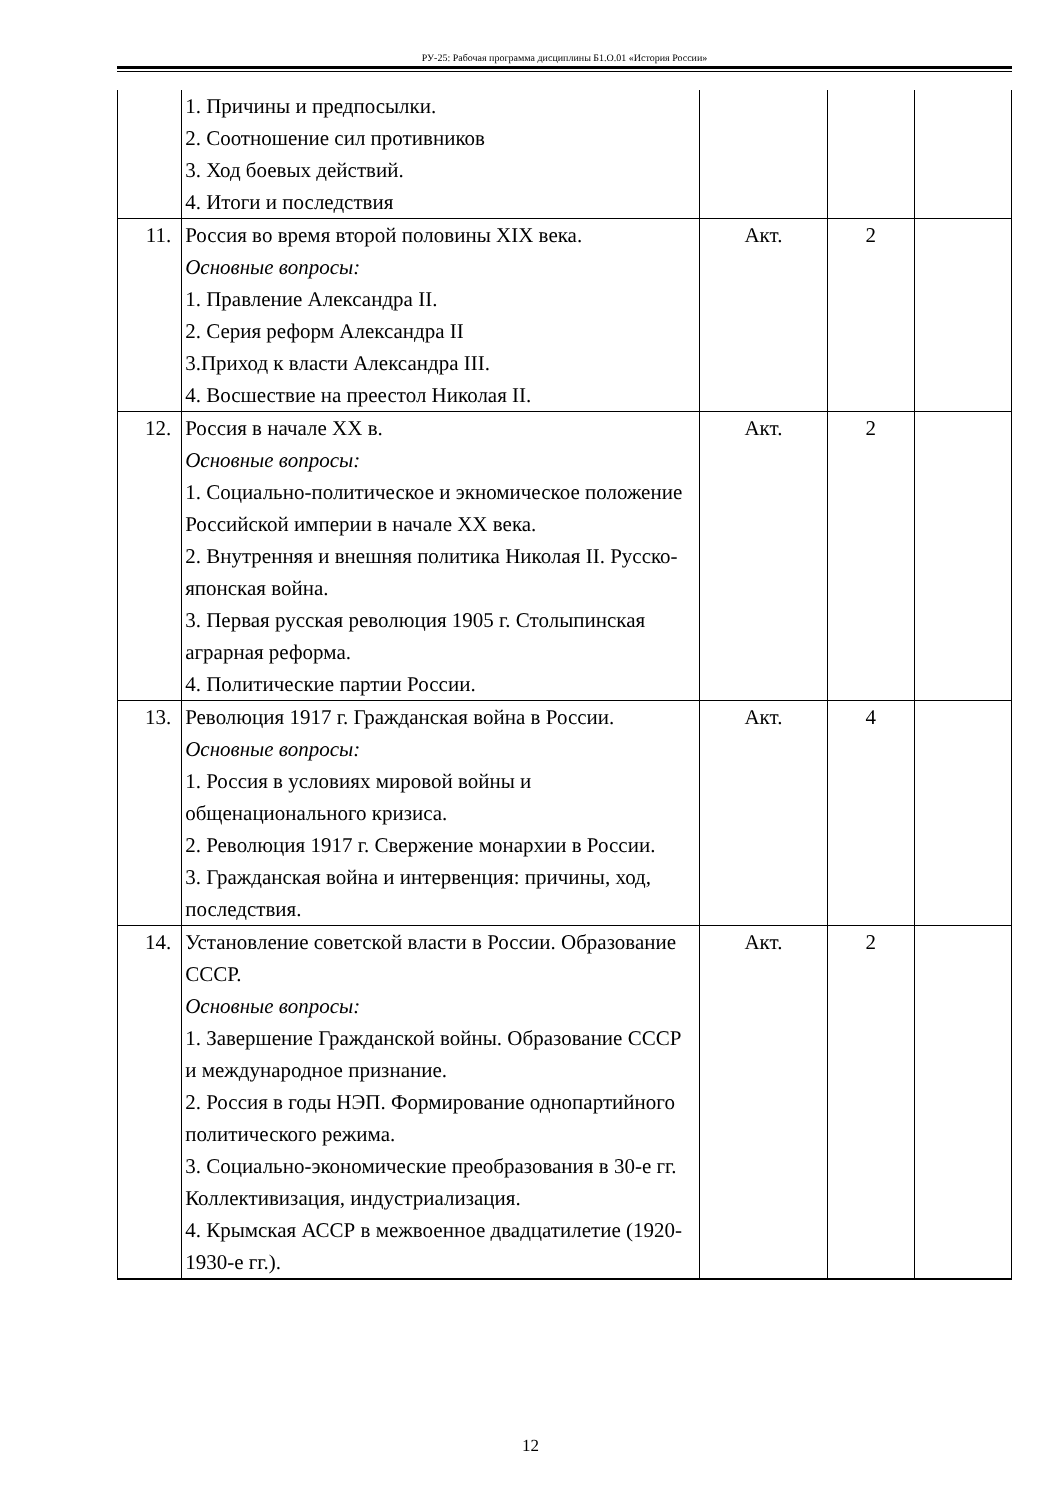РУ-25: Рабочая программа дисциплины Б1.О.01 «История России»
| | 1. Причины и предпосылки. 2. Соотношение сил противников 3. Ход боевых действий. 4. Итоги и последствия | | | |
| 11. | Россия во время второй половины XIX века. Основные вопросы: 1. Правление Александра II. 2. Серия реформ Александра II 3.Приход к власти Александра III. 4. Восшествие на преестол Николая II. | Акт. | 2 | |
| 12. | Россия в начале XX в. Основные вопросы: 1. Социально-политическое и экномическое положение Российской империи в начале XX века. 2. Внутренняя и внешняя политика Николая II. Русско-японская война. 3. Первая русская революция 1905 г. Столыпинская аграрная реформа. 4. Политические партии России. | Акт. | 2 | |
| 13. | Революция 1917 г. Гражданская война в России. Основные вопросы: 1. Россия в условиях мировой войны и общенационального кризиса. 2. Революция 1917 г. Свержение монархии в России. 3. Гражданская война и интервенция: причины, ход, последствия. | Акт. | 4 | |
| 14. | Установление советской власти в России. Образование СССР. Основные вопросы: 1. Завершение Гражданской войны. Образование СССР и международное признание. 2. Россия в годы НЭП. Формирование однопартийного политического режима. 3. Социально-экономические преобразования в 30-е гг. Коллективизация, индустриализация. 4. Крымская АССР в межвоенное двадцатилетие (1920-1930-е гг.). | Акт. | 2 | |
12